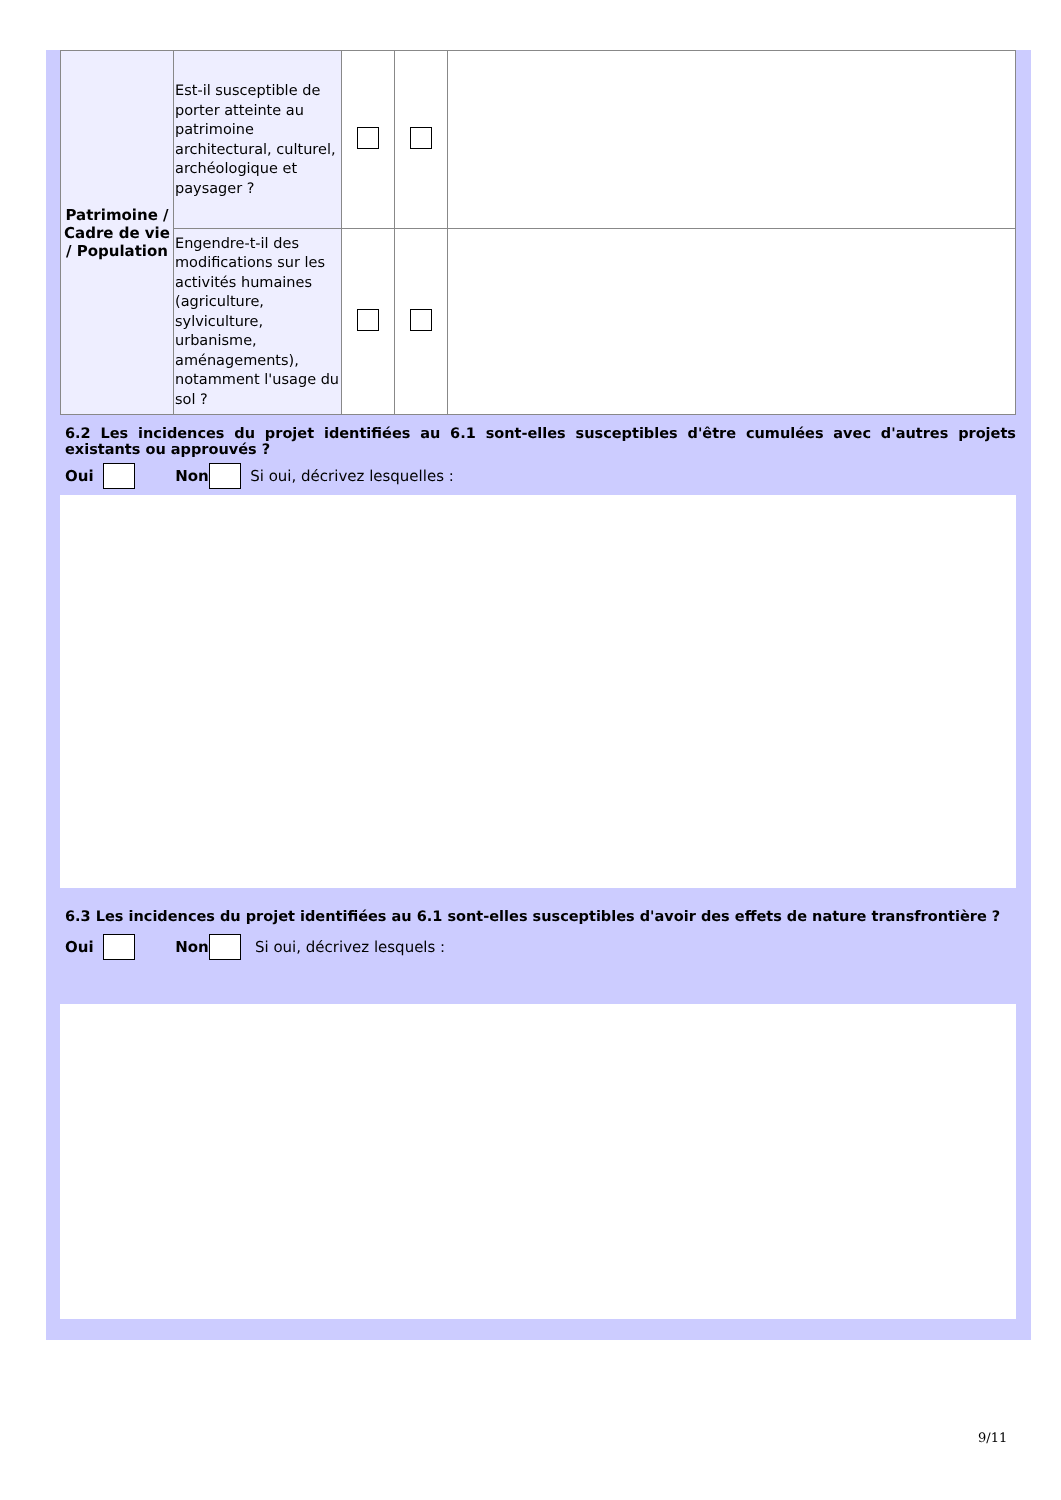| Patrimoine / Cadre de vie / Population | Est-il susceptible de porter atteinte au patrimoine architectural, culturel, archéologique et paysager ? | | | |
| | Engendre-t-il des modifications sur les activités humaines (agriculture, sylviculture, urbanisme, aménagements), notamment l'usage du sol ? | | | |
6.2 Les incidences du projet identifiées au 6.1 sont-elles susceptibles d'être cumulées avec d'autres projets existants ou approuvés ?
Oui Non Si oui, décrivez lesquelles :
6.3 Les incidences du projet identifiées au 6.1 sont-elles susceptibles d'avoir des effets de nature transfrontière ?
Oui Non Si oui, décrivez lesquels :
9/11